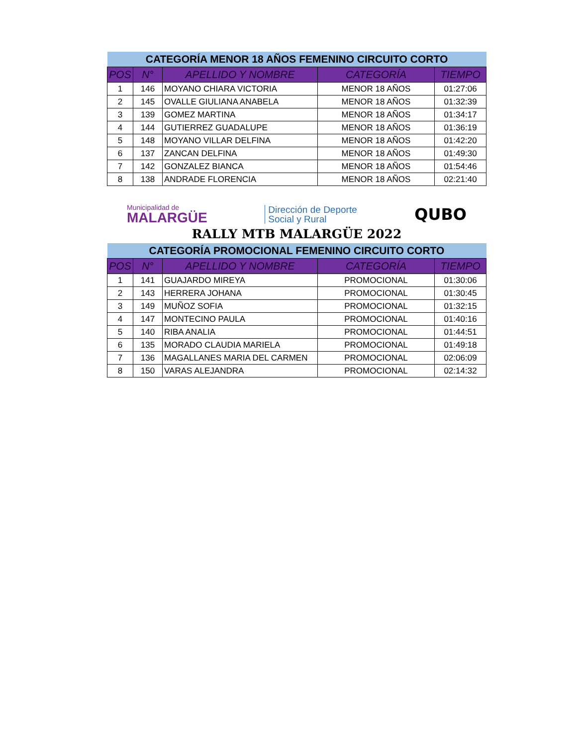| CATEGORÍA MENOR 18 AÑOS FEMENINO CIRCUITO CORTO | | | | |
| POS | N° | APELLIDO Y NOMBRE | CATEGORÍA | TIEMPO |
| 1 | 146 | MOYANO CHIARA VICTORIA | MENOR 18 AÑOS | 01:27:06 |
| 2 | 145 | OVALLE GIULIANA ANABELA | MENOR 18 AÑOS | 01:32:39 |
| 3 | 139 | GOMEZ MARTINA | MENOR 18 AÑOS | 01:34:17 |
| 4 | 144 | GUTIERREZ GUADALUPE | MENOR 18 AÑOS | 01:36:19 |
| 5 | 148 | MOYANO VILLAR DELFINA | MENOR 18 AÑOS | 01:42:20 |
| 6 | 137 | ZANCAN DELFINA | MENOR 18 AÑOS | 01:49:30 |
| 7 | 142 | GONZALEZ BIANCA | MENOR 18 AÑOS | 01:54:46 |
| 8 | 138 | ANDRADE FLORENCIA | MENOR 18 AÑOS | 02:21:40 |
Municipalidad de
MALARGÜE
Dirección de Deporte
Social y Rural
QUBO
RALLY MTB MALARGÜE 2022
| CATEGORÍA PROMOCIONAL FEMENINO CIRCUITO CORTO | | | | |
| POS | N° | APELLIDO Y NOMBRE | CATEGORÍA | TIEMPO |
| 1 | 141 | GUAJARDO MIREYA | PROMOCIONAL | 01:30:06 |
| 2 | 143 | HERRERA JOHANA | PROMOCIONAL | 01:30:45 |
| 3 | 149 | MUÑOZ SOFIA | PROMOCIONAL | 01:32:15 |
| 4 | 147 | MONTECINO PAULA | PROMOCIONAL | 01:40:16 |
| 5 | 140 | RIBA ANALIA | PROMOCIONAL | 01:44:51 |
| 6 | 135 | MORADO CLAUDIA MARIELA | PROMOCIONAL | 01:49:18 |
| 7 | 136 | MAGALLANES MARIA DEL CARMEN | PROMOCIONAL | 02:06:09 |
| 8 | 150 | VARAS ALEJANDRA | PROMOCIONAL | 02:14:32 |